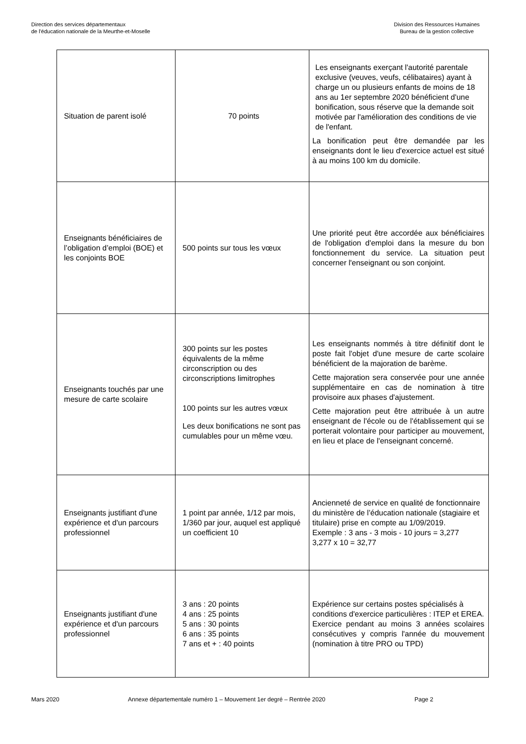Direction des services départementaux
de l'éducation nationale de la Meurthe-et-Moselle
Division des Ressources Humaines
Bureau de la gestion collective
| Situation de parent isolé | 70 points | Les enseignants exerçant l'autorité parentale exclusive (veuves, veufs, célibataires) ayant à charge un ou plusieurs enfants de moins de 18 ans au 1er septembre 2020 bénéficient d'une bonification, sous réserve que la demande soit motivée par l'amélioration des conditions de vie de l'enfant. La bonification peut être demandée par les enseignants dont le lieu d'exercice actuel est situé à au moins 100 km du domicile. |
| Enseignants bénéficiaires de l’obligation d’emploi (BOE) et les conjoints BOE | 500 points sur tous les vœux | Une priorité peut être accordée aux bénéficiaires de l'obligation d'emploi dans la mesure du bon fonctionnement du service. La situation peut concerner l'enseignant ou son conjoint. |
| Enseignants touchés par une mesure de carte scolaire | 300 points sur les postes équivalents de la même circonscription ou des circonscriptions limitrophes 100 points sur les autres vœux Les deux bonifications ne sont pas cumulables pour un même vœu. | Les enseignants nommés à titre définitif dont le poste fait l'objet d'une mesure de carte scolaire bénéficient de la majoration de barème. Cette majoration sera conservée pour une année supplémentaire en cas de nomination à titre provisoire aux phases d'ajustement. Cette majoration peut être attribuée à un autre enseignant de l'école ou de l'établissement qui se porterait volontaire pour participer au mouvement, en lieu et place de l'enseignant concerné. |
| Enseignants justifiant d'une expérience et d'un parcours professionnel | 1 point par année, 1/12 par mois, 1/360 par jour, auquel est appliqué un coefficient 10 | Ancienneté de service en qualité de fonctionnaire du ministère de l’éducation nationale (stagiaire et titulaire) prise en compte au 1/09/2019. Exemple : 3 ans - 3 mois - 10 jours = 3,277 3,277 x 10 = 32,77 |
| Enseignants justifiant d'une expérience et d'un parcours professionnel | 3 ans : 20 points 4 ans : 25 points 5 ans : 30 points 6 ans : 35 points 7 ans et + : 40 points | Expérience sur certains postes spécialisés à conditions d'exercice particulières : ITEP et EREA. Exercice pendant au moins 3 années scolaires consécutives y compris l'année du mouvement (nomination à titre PRO ou TPD) |
Mars 2020 Annexe départementale numéro 1 – Mouvement 1er degré – Rentrée 2020 Page 2